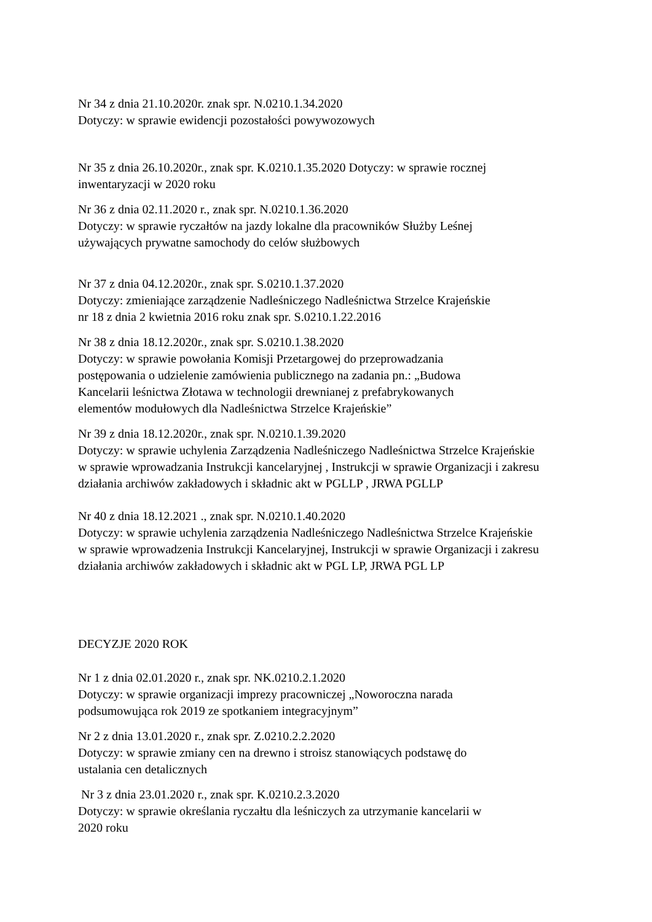Nr 34 z dnia 21.10.2020r. znak spr. N.0210.1.34.2020
Dotyczy: w sprawie ewidencji pozostałości powywozowych
Nr 35 z dnia 26.10.2020r., znak spr. K.0210.1.35.2020 Dotyczy: w sprawie rocznej
inwentaryzacji w 2020 roku
Nr 36 z dnia 02.11.2020 r., znak spr. N.0210.1.36.2020
Dotyczy: w sprawie ryczałtów na jazdy lokalne dla pracowników Służby Leśnej
używających prywatne samochody do celów służbowych
Nr 37 z dnia 04.12.2020r., znak spr. S.0210.1.37.2020
Dotyczy: zmieniające zarządzenie Nadleśniczego Nadleśnictwa Strzelce Krajeńskie
nr 18 z dnia 2 kwietnia 2016 roku znak spr. S.0210.1.22.2016
Nr 38 z dnia 18.12.2020r., znak spr. S.0210.1.38.2020
Dotyczy: w sprawie powołania Komisji Przetargowej do przeprowadzania
postępowania o udzielenie zamówienia publicznego na zadania pn.: „Budowa
Kancelarii leśnictwa Złotawa w technologii drewnianej z prefabrykowanych
elementów modułowych dla Nadleśnictwa Strzelce Krajeńskie”
Nr 39 z dnia 18.12.2020r., znak spr. N.0210.1.39.2020
Dotyczy: w sprawie uchylenia Zarządzenia Nadleśniczego Nadleśnictwa Strzelce Krajeńskie
w sprawie wprowadzania Instrukcji kancelaryjnej , Instrukcji w sprawie Organizacji i zakresu
działania archiwów zakładowych i składnic akt w PGLLP , JRWA PGLLP
Nr 40 z dnia 18.12.2021 ., znak spr. N.0210.1.40.2020
Dotyczy: w sprawie uchylenia zarządzenia Nadleśniczego Nadleśnictwa Strzelce Krajeńskie
w sprawie wprowadzenia Instrukcji Kancelaryjnej, Instrukcji w sprawie Organizacji i zakresu
działania archiwów zakładowych i składnic akt w PGL LP, JRWA PGL LP
DECYZJE 2020 ROK
Nr 1 z dnia 02.01.2020 r., znak spr. NK.0210.2.1.2020
Dotyczy: w sprawie organizacji imprezy pracowniczej „Noworoczna narada
podsumowująca rok 2019 ze spotkaniem integracyjnym”
Nr 2 z dnia 13.01.2020 r., znak spr. Z.0210.2.2.2020
Dotyczy: w sprawie zmiany cen na drewno i stroisz stanowiących podstawę do
ustalania cen detalicznych
Nr 3 z dnia 23.01.2020 r., znak spr. K.0210.2.3.2020
Dotyczy: w sprawie określania ryczałtu dla leśniczych za utrzymanie kancelarii w
2020 roku